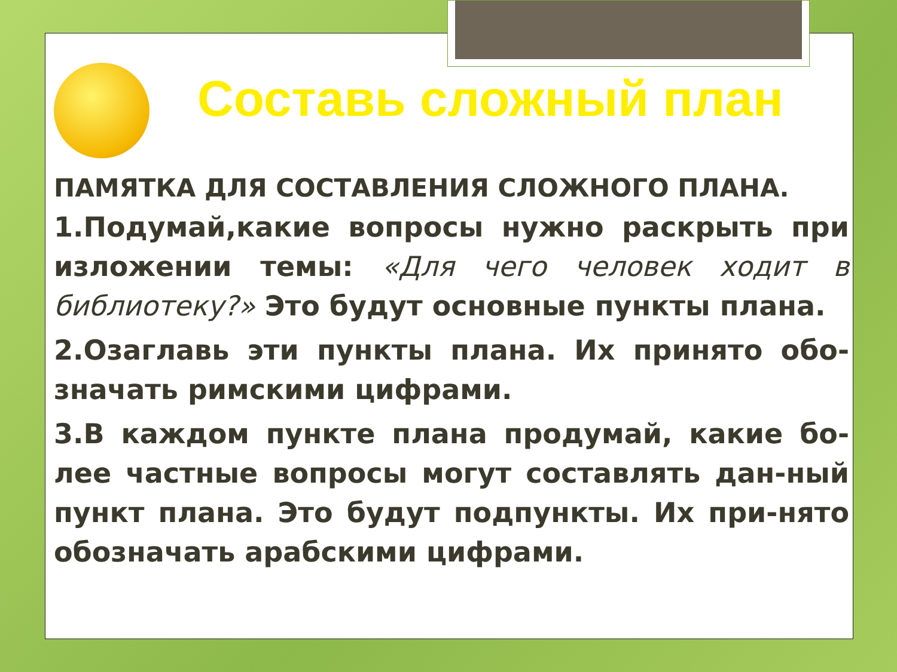Составь сложный план
ПАМЯТКА ДЛЯ СОСТАВЛЕНИЯ СЛОЖНОГО ПЛАНА.
1.Подумай,какие вопросы нужно раскрыть при изложении темы: «Для чего человек ходит в библиотеку?» Это будут основные пункты плана.
2.Озаглавь эти пункты плана. Их принято обо-значать римскими цифрами.
3.В каждом пункте плана продумай, какие бо-лее частные вопросы могут составлять дан-ный пункт плана. Это будут подпункты. Их при-нято обозначать арабскими цифрами.